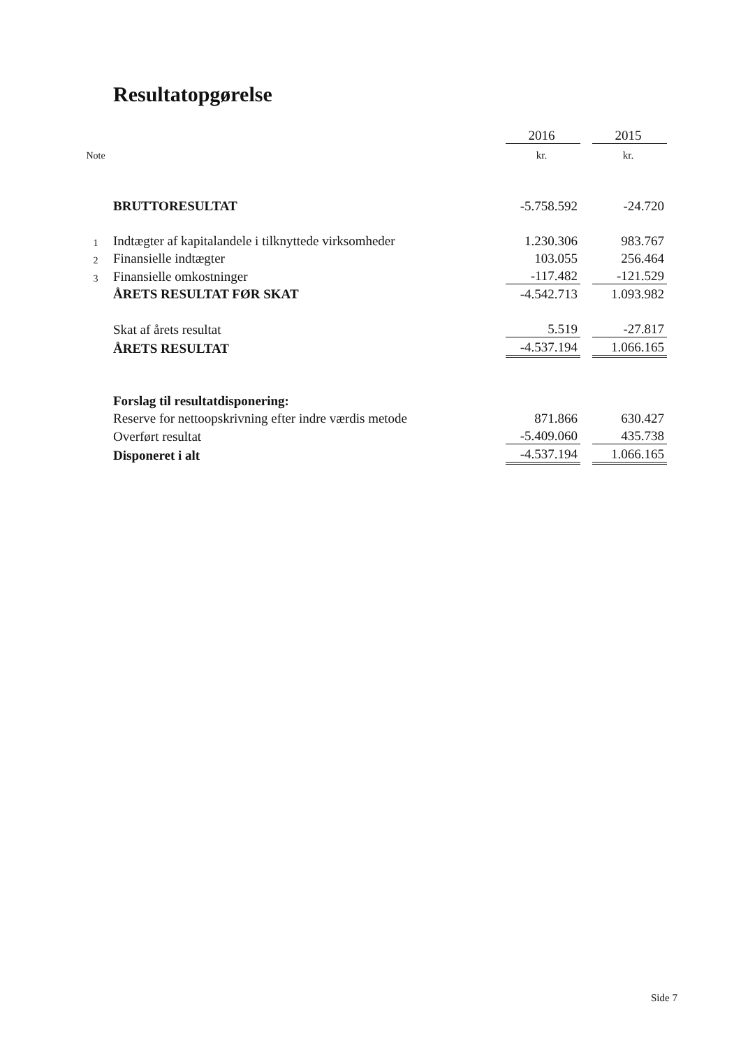Resultatopgørelse
| | | 2016 | | 2015 |
| Note | | kr. | | kr. |
| | BRUTTORESULTAT | -5.758.592 | | -24.720 |
| 1 | Indtægter af kapitalandele i tilknyttede virksomheder | 1.230.306 | | 983.767 |
| 2 | Finansielle indtægter | 103.055 | | 256.464 |
| 3 | Finansielle omkostninger | -117.482 | | -121.529 |
| | ÅRETS RESULTAT FØR SKAT | -4.542.713 | | 1.093.982 |
| | Skat af årets resultat | 5.519 | | -27.817 |
| | ÅRETS RESULTAT | -4.537.194 | | 1.066.165 |
| | Forslag til resultatdisponering: | | | |
| | Reserve for nettoopskrivning efter indre værdis metode | 871.866 | | 630.427 |
| | Overført resultat | -5.409.060 | | 435.738 |
| | Disponeret i alt | -4.537.194 | | 1.066.165 |
Side 7